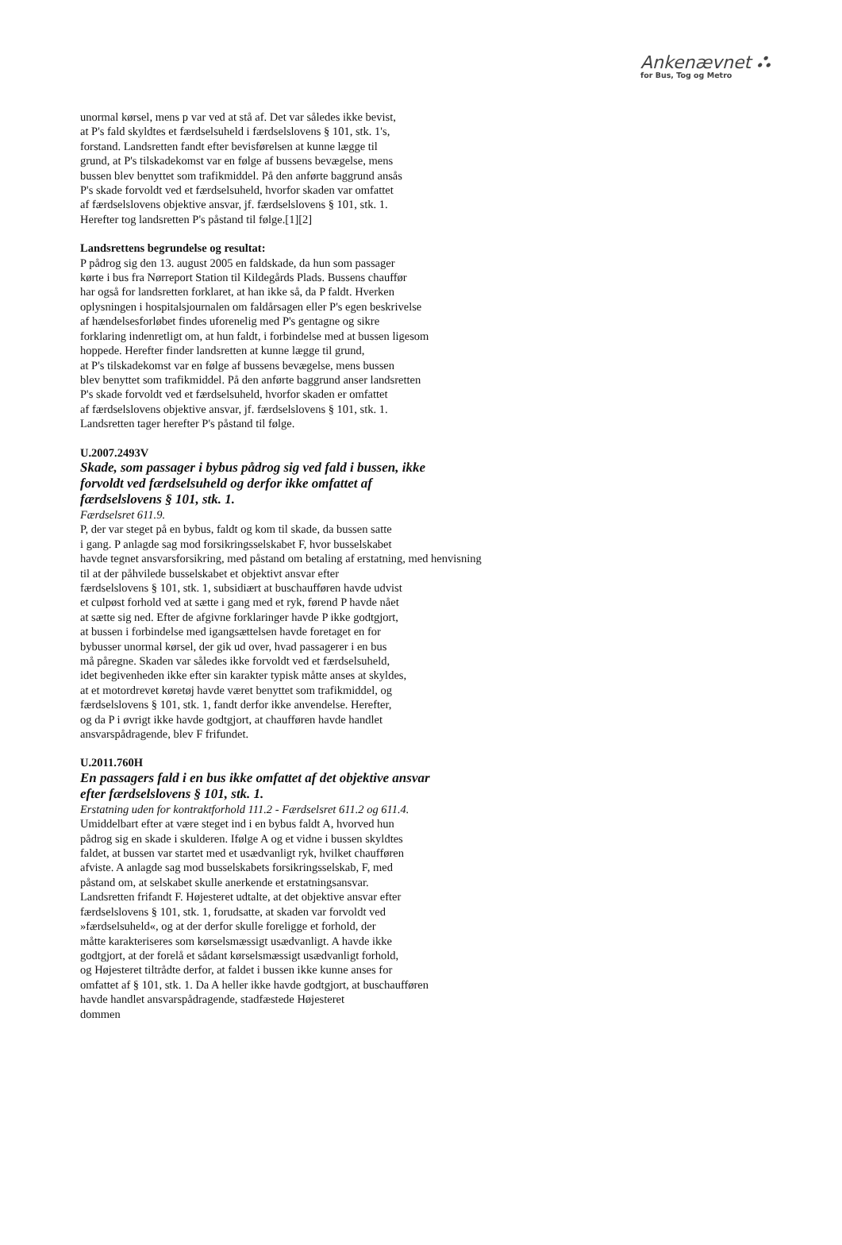Ankenævnet ⛬
for Bus, Tog og Metro
unormal kørsel, mens p var ved at stå af. Det var således ikke bevist,
at P's fald skyldtes et færdselsuheld i færdselslovens § 101, stk. 1's,
forstand. Landsretten fandt efter bevisførelsen at kunne lægge til
grund, at P's tilskadekomst var en følge af bussens bevægelse, mens
bussen blev benyttet som trafikmiddel. På den anførte baggrund ansås
P's skade forvoldt ved et færdselsuheld, hvorfor skaden var omfattet
af færdselslovens objektive ansvar, jf. færdselslovens § 101, stk. 1.
Herefter tog landsretten P's påstand til følge.[1][2]
Landsrettens begrundelse og resultat:
P pådrog sig den 13. august 2005 en faldskade, da hun som passager
kørte i bus fra Nørreport Station til Kildegårds Plads. Bussens chauffør
har også for landsretten forklaret, at han ikke så, da P faldt. Hverken
oplysningen i hospitalsjournalen om faldårsagen eller P's egen beskrivelse
af hændelsesforløbet findes uforenelig med P's gentagne og sikre
forklaring indenretligt om, at hun faldt, i forbindelse med at bussen ligesom
hoppede. Herefter finder landsretten at kunne lægge til grund,
at P's tilskadekomst var en følge af bussens bevægelse, mens bussen
blev benyttet som trafikmiddel. På den anførte baggrund anser landsretten
P's skade forvoldt ved et færdselsuheld, hvorfor skaden er omfattet
af færdselslovens objektive ansvar, jf. færdselslovens § 101, stk. 1.
Landsretten tager herefter P's påstand til følge.
U.2007.2493V
Skade, som passager i bybus pådrog sig ved fald i bussen, ikke
forvoldt ved færdselsuheld og derfor ikke omfattet af
færdselslovens § 101, stk. 1.
Færdselsret 611.9.
P, der var steget på en bybus, faldt og kom til skade, da bussen satte
i gang. P anlagde sag mod forsikringsselskabet F, hvor busselskabet
havde tegnet ansvarsforsikring, med påstand om betaling af erstatning, med henvisning
til at der påhvilede busselskabet et objektivt ansvar efter
færdselslovens § 101, stk. 1, subsidiært at buschaufføren havde udvist
et culpøst forhold ved at sætte i gang med et ryk, førend P havde nået
at sætte sig ned. Efter de afgivne forklaringer havde P ikke godtgjort,
at bussen i forbindelse med igangsættelsen havde foretaget en for
bybusser unormal kørsel, der gik ud over, hvad passagerer i en bus
må påregne. Skaden var således ikke forvoldt ved et færdselsuheld,
idet begivenheden ikke efter sin karakter typisk måtte anses at skyldes,
at et motordrevet køretøj havde været benyttet som trafikmiddel, og
færdselslovens § 101, stk. 1, fandt derfor ikke anvendelse. Herefter,
og da P i øvrigt ikke havde godtgjort, at chaufføren havde handlet
ansvarspådragende, blev F frifundet.
U.2011.760H
En passagers fald i en bus ikke omfattet af det objektive ansvar
efter færdselslovens § 101, stk. 1.
Erstatning uden for kontraktforhold 111.2 - Færdselsret 611.2 og 611.4.
Umiddelbart efter at være steget ind i en bybus faldt A, hvorved hun
pådrog sig en skade i skulderen. Ifølge A og et vidne i bussen skyldtes
faldet, at bussen var startet med et usædvanligt ryk, hvilket chaufføren
afviste. A anlagde sag mod busselskabets forsikringsselskab, F, med
påstand om, at selskabet skulle anerkende et erstatningsansvar.
Landsretten frifandt F. Højesteret udtalte, at det objektive ansvar efter
færdselslovens § 101, stk. 1, forudsatte, at skaden var forvoldt ved
»færdselsuheld«, og at der derfor skulle foreligge et forhold, der
måtte karakteriseres som kørselsmæssigt usædvanligt. A havde ikke
godtgjort, at der forelå et sådant kørselsmæssigt usædvanligt forhold,
og Højesteret tiltrådte derfor, at faldet i bussen ikke kunne anses for
omfattet af § 101, stk. 1. Da A heller ikke havde godtgjort, at buschaufføren
havde handlet ansvarspådragende, stadfæstede Højesteret
dommen